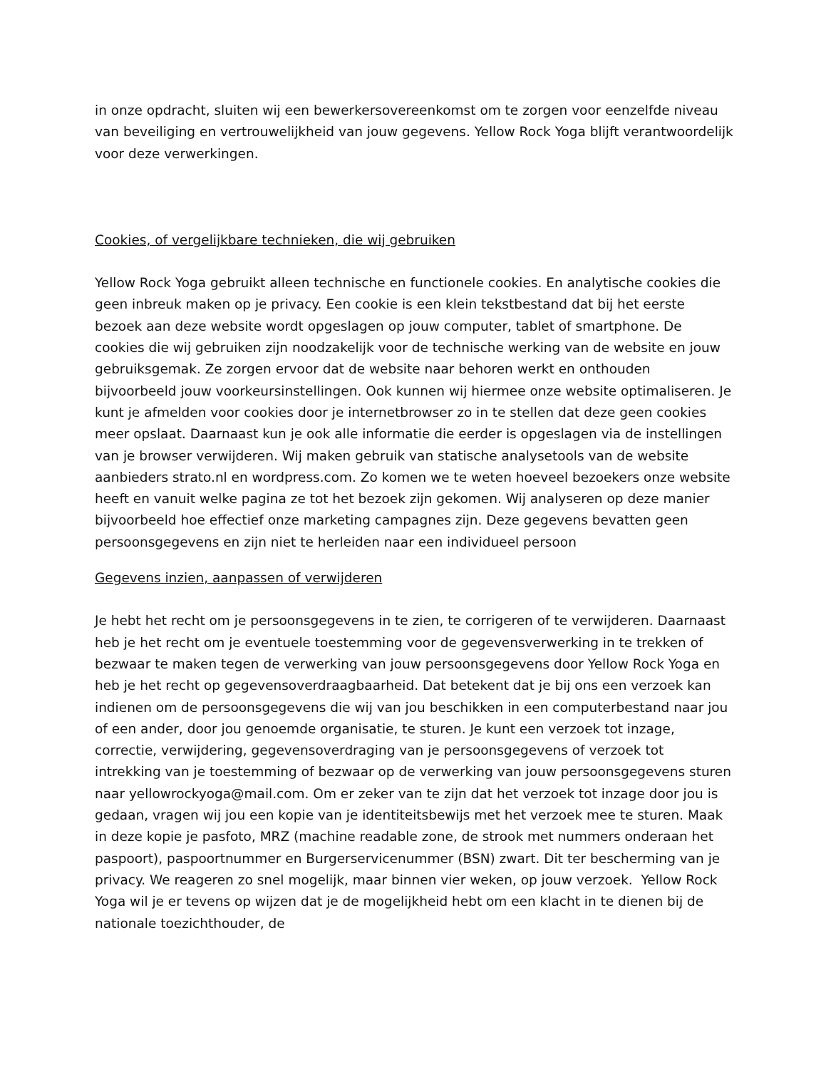in onze opdracht, sluiten wij een bewerkersovereenkomst om te zorgen voor eenzelfde niveau van beveiliging en vertrouwelijkheid van jouw gegevens. Yellow Rock Yoga blijft verantwoordelijk voor deze verwerkingen.
Cookies, of vergelijkbare technieken, die wij gebruiken
Yellow Rock Yoga gebruikt alleen technische en functionele cookies. En analytische cookies die geen inbreuk maken op je privacy. Een cookie is een klein tekstbestand dat bij het eerste bezoek aan deze website wordt opgeslagen op jouw computer, tablet of smartphone. De cookies die wij gebruiken zijn noodzakelijk voor de technische werking van de website en jouw gebruiksgemak. Ze zorgen ervoor dat de website naar behoren werkt en onthouden bijvoorbeeld jouw voorkeursinstellingen. Ook kunnen wij hiermee onze website optimaliseren. Je kunt je afmelden voor cookies door je internetbrowser zo in te stellen dat deze geen cookies meer opslaat. Daarnaast kun je ook alle informatie die eerder is opgeslagen via de instellingen van je browser verwijderen. Wij maken gebruik van statische analysetools van de website aanbieders strato.nl en wordpress.com. Zo komen we te weten hoeveel bezoekers onze website heeft en vanuit welke pagina ze tot het bezoek zijn gekomen. Wij analyseren op deze manier bijvoorbeeld hoe effectief onze marketing campagnes zijn. Deze gegevens bevatten geen persoonsgegevens en zijn niet te herleiden naar een individueel persoon
Gegevens inzien, aanpassen of verwijderen
Je hebt het recht om je persoonsgegevens in te zien, te corrigeren of te verwijderen. Daarnaast heb je het recht om je eventuele toestemming voor de gegevensverwerking in te trekken of bezwaar te maken tegen de verwerking van jouw persoonsgegevens door Yellow Rock Yoga en heb je het recht op gegevensoverdraagbaarheid. Dat betekent dat je bij ons een verzoek kan indienen om de persoonsgegevens die wij van jou beschikken in een computerbestand naar jou of een ander, door jou genoemde organisatie, te sturen. Je kunt een verzoek tot inzage, correctie, verwijdering, gegevensoverdraging van je persoonsgegevens of verzoek tot intrekking van je toestemming of bezwaar op de verwerking van jouw persoonsgegevens sturen naar yellowrockyoga@mail.com. Om er zeker van te zijn dat het verzoek tot inzage door jou is gedaan, vragen wij jou een kopie van je identiteitsbewijs met het verzoek mee te sturen. Maak in deze kopie je pasfoto, MRZ (machine readable zone, de strook met nummers onderaan het paspoort), paspoortnummer en Burgerservicenummer (BSN) zwart. Dit ter bescherming van je privacy. We reageren zo snel mogelijk, maar binnen vier weken, op jouw verzoek. Yellow Rock Yoga wil je er tevens op wijzen dat je de mogelijkheid hebt om een klacht in te dienen bij de nationale toezichthouder, de